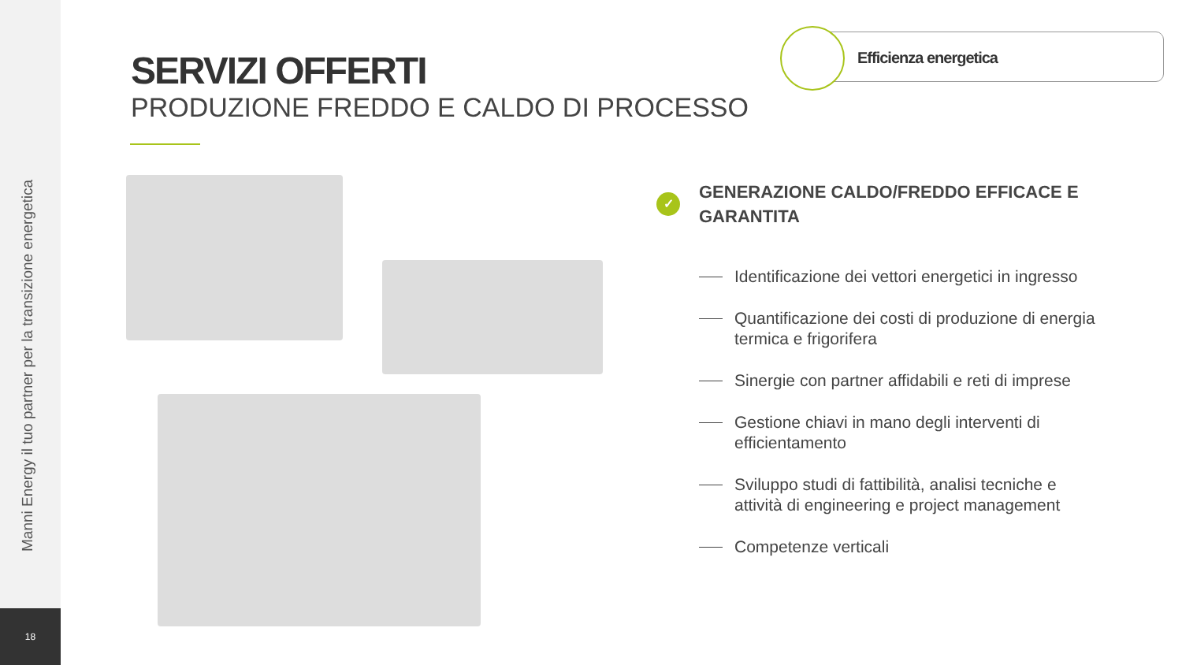Manni Energy il tuo partner per la transizione energetica
18
SERVIZI OFFERTI
PRODUZIONE FREDDO E CALDO DI PROCESSO
Efficienza energetica
✓
GENERAZIONE CALDO/FREDDO EFFICACE E GARANTITA
Identificazione dei vettori energetici in ingresso
Quantificazione dei costi di produzione di energia termica e frigorifera
Sinergie con partner affidabili e reti di imprese
Gestione chiavi in mano degli interventi di efficientamento
Sviluppo studi di fattibilità, analisi tecniche e attività di engineering e project management
Competenze verticali